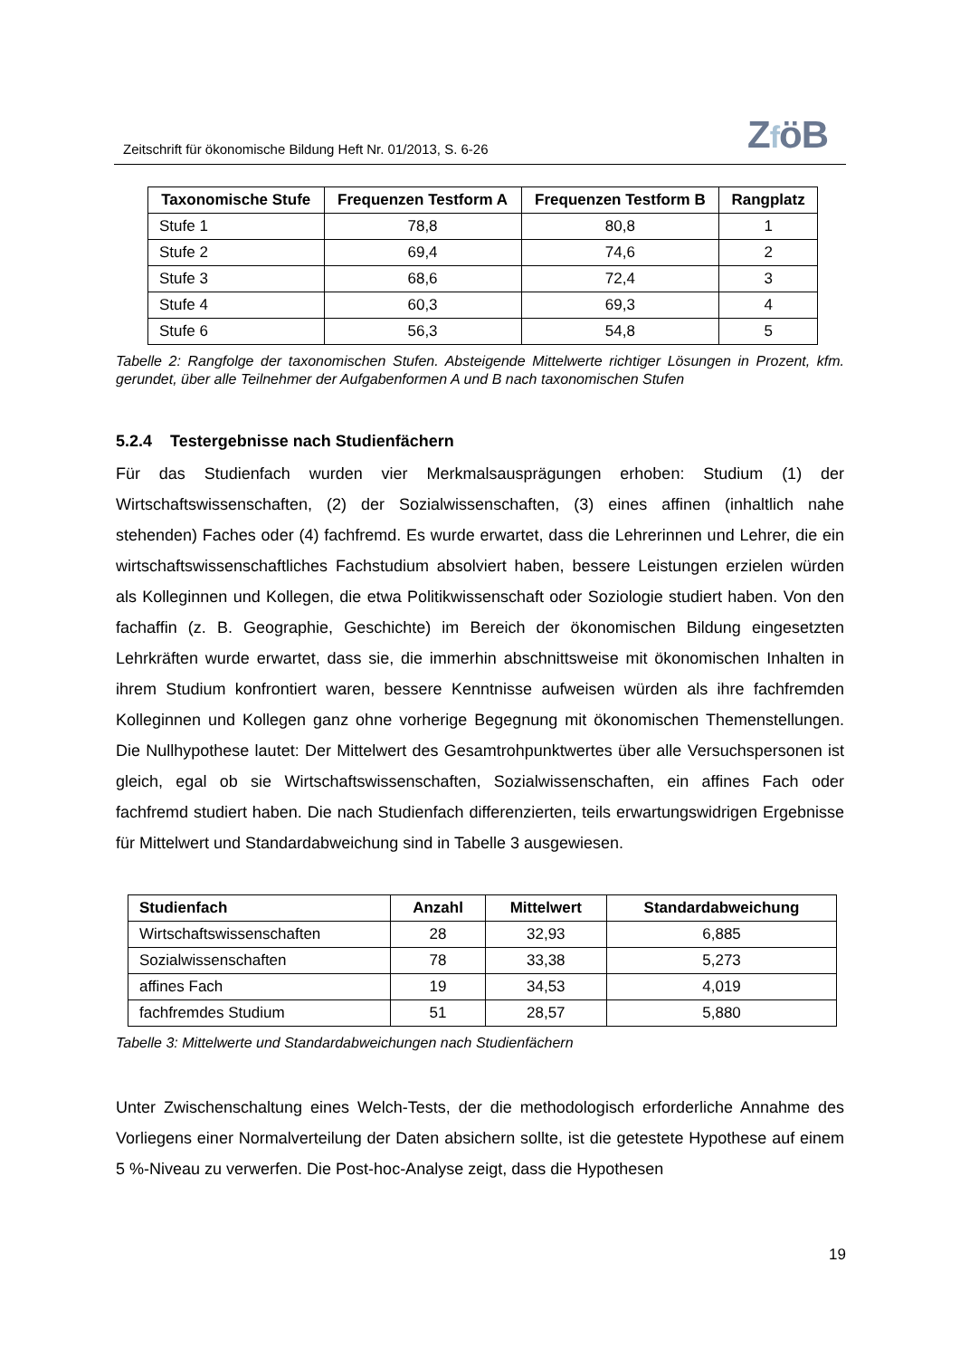Zeitschrift für ökonomische Bildung Heft Nr. 01/2013, S. 6-26
ZföB
| Taxonomische Stufe | Frequenzen Testform A | Frequenzen Testform B | Rangplatz |
| --- | --- | --- | --- |
| Stufe 1 | 78,8 | 80,8 | 1 |
| Stufe 2 | 69,4 | 74,6 | 2 |
| Stufe 3 | 68,6 | 72,4 | 3 |
| Stufe 4 | 60,3 | 69,3 | 4 |
| Stufe 6 | 56,3 | 54,8 | 5 |
Tabelle 2: Rangfolge der taxonomischen Stufen. Absteigende Mittelwerte richtiger Lösungen in Prozent, kfm. gerundet, über alle Teilnehmer der Aufgabenformen A und B nach taxonomischen Stufen
5.2.4 Testergebnisse nach Studienfächern
Für das Studienfach wurden vier Merkmalsausprägungen erhoben: Studium (1) der Wirtschaftswissenschaften, (2) der Sozialwissenschaften, (3) eines affinen (inhaltlich nahe stehenden) Faches oder (4) fachfremd. Es wurde erwartet, dass die Lehrerinnen und Lehrer, die ein wirtschaftswissenschaftliches Fachstudium absolviert haben, bessere Leistungen erzielen würden als Kolleginnen und Kollegen, die etwa Politikwissenschaft oder Soziologie studiert haben. Von den fachaffin (z. B. Geographie, Geschichte) im Bereich der ökonomischen Bildung eingesetzten Lehrkräften wurde erwartet, dass sie, die immerhin abschnittsweise mit ökonomischen Inhalten in ihrem Studium konfrontiert waren, bessere Kenntnisse aufweisen würden als ihre fachfremden Kolleginnen und Kollegen ganz ohne vorherige Begegnung mit ökonomischen Themenstellungen. Die Nullhypothese lautet: Der Mittelwert des Gesamtrohpunktwertes über alle Versuchspersonen ist gleich, egal ob sie Wirtschaftswissenschaften, Sozialwissenschaften, ein affines Fach oder fachfremd studiert haben. Die nach Studienfach differenzierten, teils erwartungswidrigen Ergebnisse für Mittelwert und Standardabweichung sind in Tabelle 3 ausgewiesen.
| Studienfach | Anzahl | Mittelwert | Standardabweichung |
| --- | --- | --- | --- |
| Wirtschaftswissenschaften | 28 | 32,93 | 6,885 |
| Sozialwissenschaften | 78 | 33,38 | 5,273 |
| affines Fach | 19 | 34,53 | 4,019 |
| fachfremdes Studium | 51 | 28,57 | 5,880 |
Tabelle 3: Mittelwerte und Standardabweichungen nach Studienfächern
Unter Zwischenschaltung eines Welch-Tests, der die methodologisch erforderliche Annahme des Vorliegens einer Normalverteilung der Daten absichern sollte, ist die getestete Hypothese auf einem 5 %-Niveau zu verwerfen. Die Post-hoc-Analyse zeigt, dass die Hypothesen
19